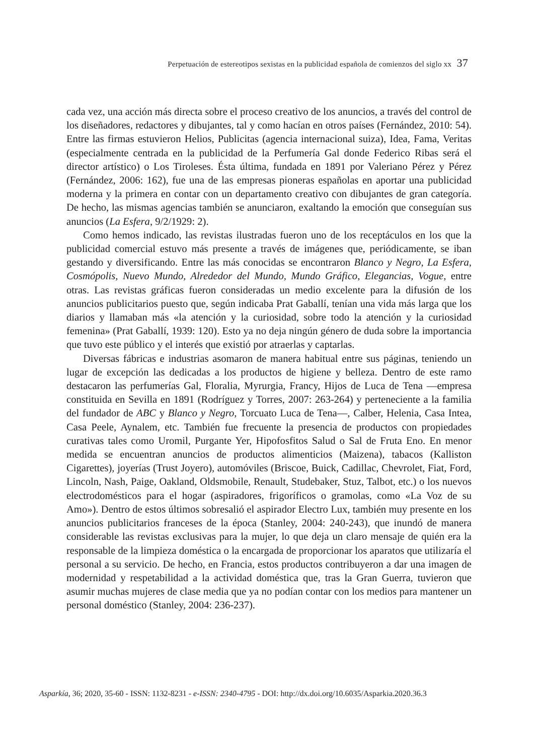Perpetuación de estereotipos sexistas en la publicidad española de comienzos del siglo xx 37
cada vez, una acción más directa sobre el proceso creativo de los anuncios, a través del control de los diseñadores, redactores y dibujantes, tal y como hacían en otros países (Fernández, 2010: 54). Entre las firmas estuvieron Helios, Publicitas (agencia internacional suiza), Idea, Fama, Veritas (especialmente centrada en la publicidad de la Perfumería Gal donde Federico Ribas será el director artístico) o Los Tiroleses. Ésta última, fundada en 1891 por Valeriano Pérez y Pérez (Fernández, 2006: 162), fue una de las empresas pioneras españolas en aportar una publicidad moderna y la primera en contar con un departamento creativo con dibujantes de gran categoría. De hecho, las mismas agencias también se anunciaron, exaltando la emoción que conseguían sus anuncios (La Esfera, 9/2/1929: 2).
Como hemos indicado, las revistas ilustradas fueron uno de los receptáculos en los que la publicidad comercial estuvo más presente a través de imágenes que, periódicamente, se iban gestando y diversificando. Entre las más conocidas se encontraron Blanco y Negro, La Esfera, Cosmópolis, Nuevo Mundo, Alrededor del Mundo, Mundo Gráfico, Elegancias, Vogue, entre otras. Las revistas gráficas fueron consideradas un medio excelente para la difusión de los anuncios publicitarios puesto que, según indicaba Prat Gaballí, tenían una vida más larga que los diarios y llamaban más «la atención y la curiosidad, sobre todo la atención y la curiosidad femenina» (Prat Gaballí, 1939: 120). Esto ya no deja ningún género de duda sobre la importancia que tuvo este público y el interés que existió por atraerlas y captarlas.
Diversas fábricas e industrias asomaron de manera habitual entre sus páginas, teniendo un lugar de excepción las dedicadas a los productos de higiene y belleza. Dentro de este ramo destacaron las perfumerías Gal, Floralia, Myrurgia, Francy, Hijos de Luca de Tena —empresa constituida en Sevilla en 1891 (Rodríguez y Torres, 2007: 263-264) y perteneciente a la familia del fundador de ABC y Blanco y Negro, Torcuato Luca de Tena—, Calber, Helenia, Casa Intea, Casa Peele, Aynalem, etc. También fue frecuente la presencia de productos con propiedades curativas tales como Uromil, Purgante Yer, Hipofosfitos Salud o Sal de Fruta Eno. En menor medida se encuentran anuncios de productos alimenticios (Maizena), tabacos (Kalliston Cigarettes), joyerías (Trust Joyero), automóviles (Briscoe, Buick, Cadillac, Chevrolet, Fiat, Ford, Lincoln, Nash, Paige, Oakland, Oldsmobile, Renault, Studebaker, Stuz, Talbot, etc.) o los nuevos electrodomésticos para el hogar (aspiradores, frigoríficos o gramolas, como «La Voz de su Amo»). Dentro de estos últimos sobresalió el aspirador Electro Lux, también muy presente en los anuncios publicitarios franceses de la época (Stanley, 2004: 240-243), que inundó de manera considerable las revistas exclusivas para la mujer, lo que deja un claro mensaje de quién era la responsable de la limpieza doméstica o la encargada de proporcionar los aparatos que utilizaría el personal a su servicio. De hecho, en Francia, estos productos contribuyeron a dar una imagen de modernidad y respetabilidad a la actividad doméstica que, tras la Gran Guerra, tuvieron que asumir muchas mujeres de clase media que ya no podían contar con los medios para mantener un personal doméstico (Stanley, 2004: 236-237).
Asparkía, 36; 2020, 35-60 - ISSN: 1132-8231 - e-ISSN: 2340-4795 - DOI: http://dx.doi.org/10.6035/Asparkia.2020.36.3